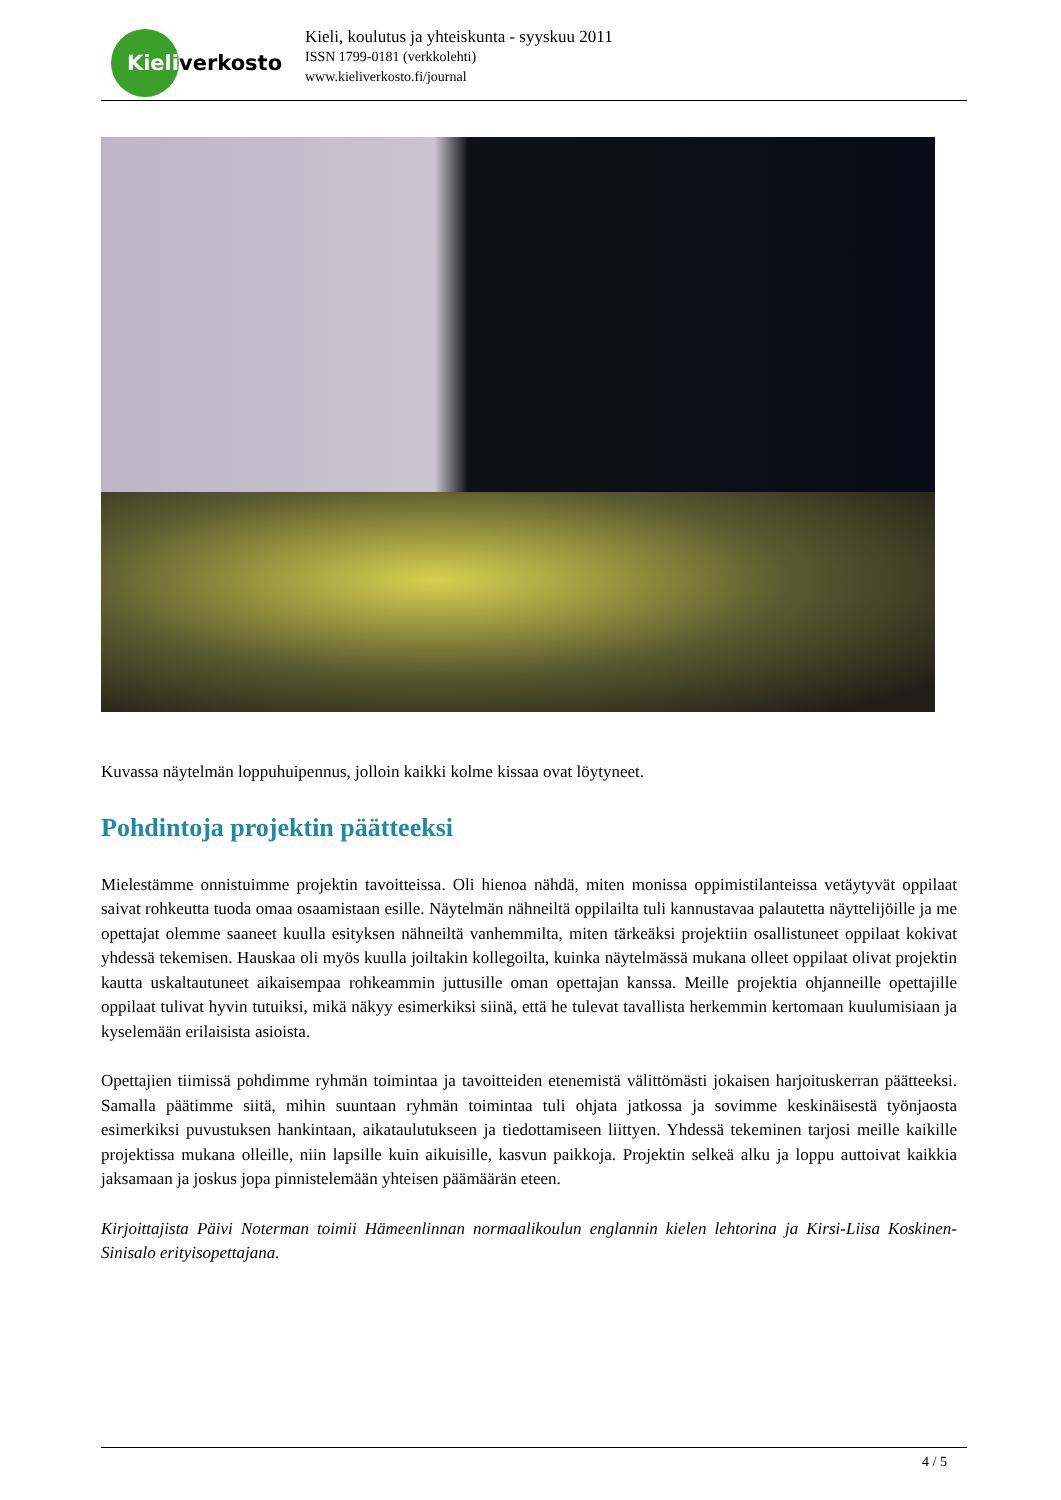Kieli
verkosto
Kieli, koulutus ja yhteiskunta - syyskuu 2011
ISSN 1799-0181 (verkkolehti)
www.kieliverkosto.fi/journal
Kuvassa näytelmän loppuhuipennus, jolloin kaikki kolme kissaa ovat löytyneet.
Pohdintoja projektin päätteeksi
Mielestämme onnistuimme projektin tavoitteissa. Oli hienoa nähdä, miten monissa oppimistilanteissa vetäytyvät oppilaat saivat rohkeutta tuoda omaa osaamistaan esille. Näytelmän nähneiltä oppilailta tuli kannustavaa palautetta näyttelijöille ja me opettajat olemme saaneet kuulla esityksen nähneiltä vanhemmilta, miten tärkeäksi projektiin osallistuneet oppilaat kokivat yhdessä tekemisen. Hauskaa oli myös kuulla joiltakin kollegoilta, kuinka näytelmässä mukana olleet oppilaat olivat projektin kautta uskaltautuneet aikaisempaa rohkeammin juttusille oman opettajan kanssa. Meille projektia ohjanneille opettajille oppilaat tulivat hyvin tutuiksi, mikä näkyy esimerkiksi siinä, että he tulevat tavallista herkemmin kertomaan kuulumisiaan ja kyselemään erilaisista asioista.
Opettajien tiimissä pohdimme ryhmän toimintaa ja tavoitteiden etenemistä välittömästi jokaisen harjoituskerran päätteeksi. Samalla päätimme siitä, mihin suuntaan ryhmän toimintaa tuli ohjata jatkossa ja sovimme keskinäisestä työnjaosta esimerkiksi puvustuksen hankintaan, aikataulutukseen ja tiedottamiseen liittyen. Yhdessä tekeminen tarjosi meille kaikille projektissa mukana olleille, niin lapsille kuin aikuisille, kasvun paikkoja. Projektin selkeä alku ja loppu auttoivat kaikkia jaksamaan ja joskus jopa pinnistelemään yhteisen päämäärän eteen.
Kirjoittajista Päivi Noterman toimii Hämeenlinnan normaalikoulun englannin kielen lehtorina ja Kirsi-Liisa Koskinen-Sinisalo erityisopettajana.
4 / 5